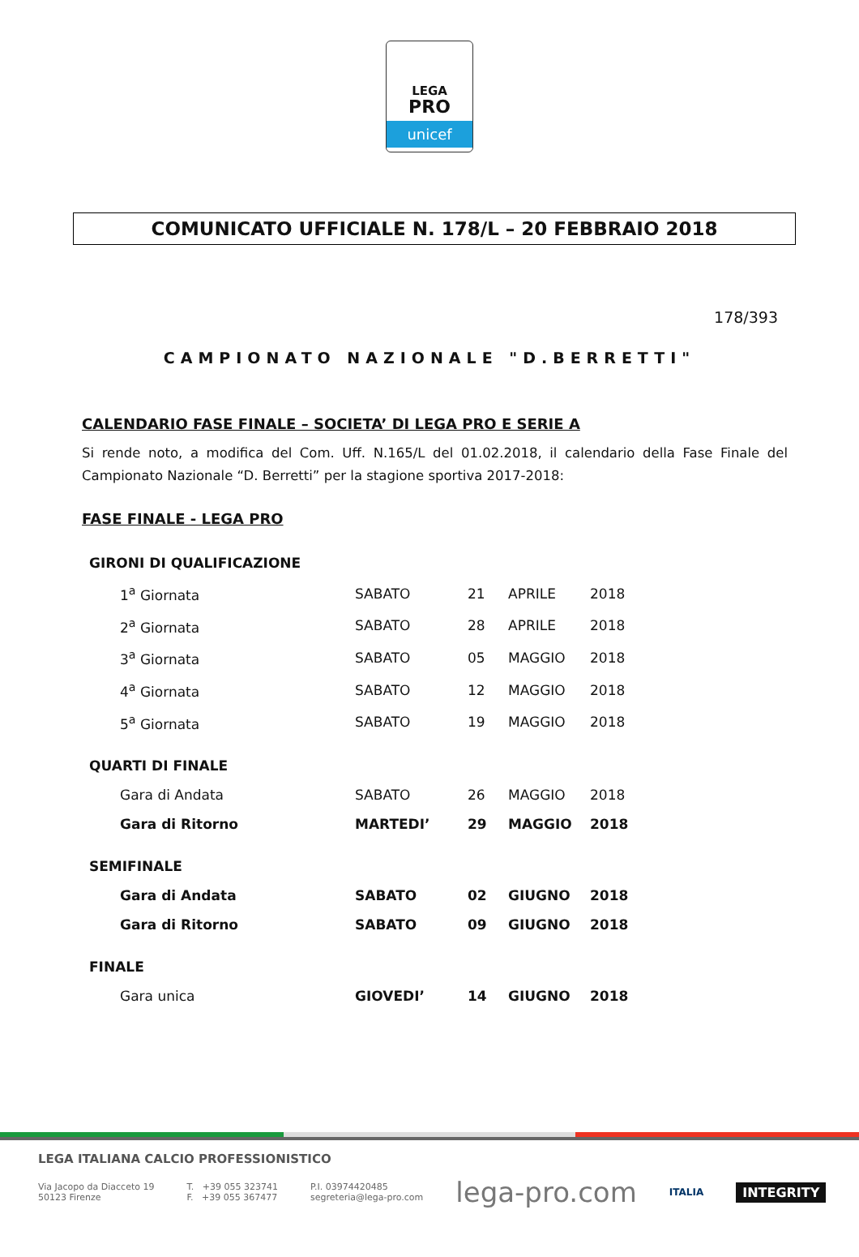LEGA
PRO
unicef
COMUNICATO UFFICIALE N. 178/L – 20 FEBBRAIO 2018
178/393
CAMPIONATO NAZIONALE "D.BERRETTI"
CALENDARIO FASE FINALE – SOCIETA’ DI LEGA PRO E SERIE A
Si rende noto, a modifica del Com. Uff. N.165/L del 01.02.2018, il calendario della Fase Finale del Campionato Nazionale “D. Berretti” per la stagione sportiva 2017-2018:
FASE FINALE - LEGA PRO
| GIRONI DI QUALIFICAZIONE | | | | |
| 1<sup>a</sup> Giornata | SABATO | 21 | APRILE | 2018 |
| 2<sup>a</sup> Giornata | SABATO | 28 | APRILE | 2018 |
| 3<sup>a</sup> Giornata | SABATO | 05 | MAGGIO | 2018 |
| 4<sup>a</sup> Giornata | SABATO | 12 | MAGGIO | 2018 |
| 5<sup>a</sup> Giornata | SABATO | 19 | MAGGIO | 2018 |
| QUARTI DI FINALE | | | | |
| Gara di Andata | SABATO | 26 | MAGGIO | 2018 |
| Gara di Ritorno | MARTEDI’ | 29 | MAGGIO | 2018 |
| SEMIFINALE | | | | |
| Gara di Andata | SABATO | 02 | GIUGNO | 2018 |
| Gara di Ritorno | SABATO | 09 | GIUGNO | 2018 |
| FINALE | | | | |
| Gara unica | GIOVEDI’ | 14 | GIUGNO | 2018 |
LEGA ITALIANA CALCIO PROFESSIONISTICO
Via Jacopo da Diacceto 19
50123 Firenze
T. +39 055 323741
F. +39 055 367477
P.I. 03974420485
segreteria@lega-pro.com
lega-pro.com
ITALIA
INTEGRITY